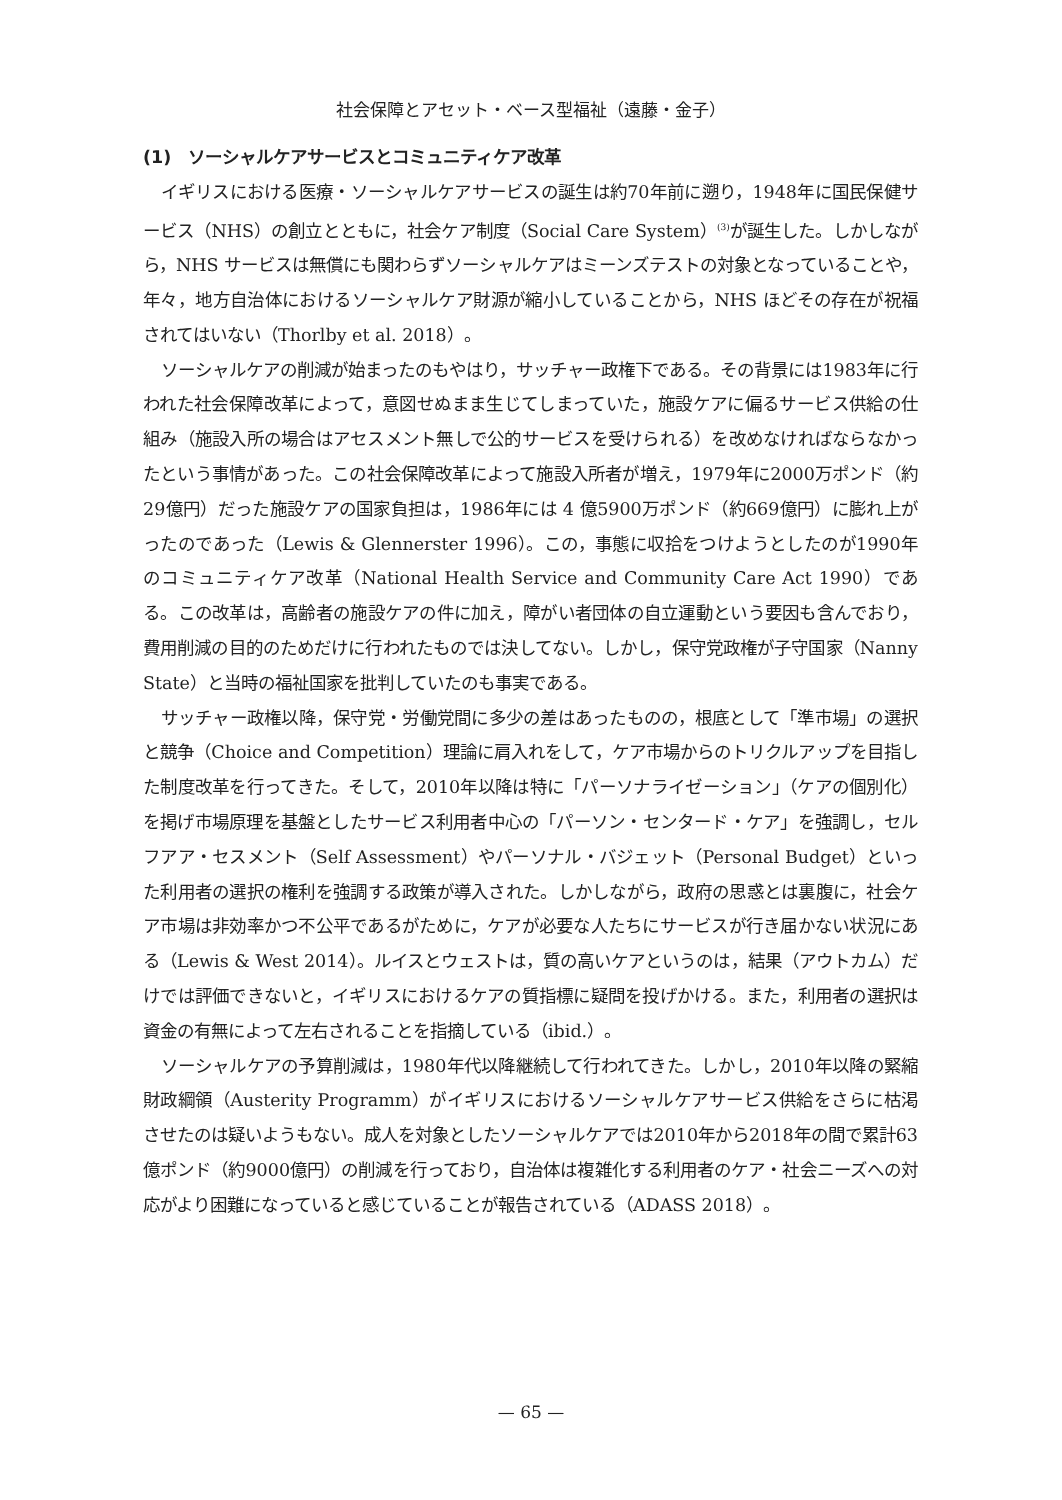社会保障とアセット・ベース型福祉（遠藤・金子）
(1)　ソーシャルケアサービスとコミュニティケア改革
イギリスにおける医療・ソーシャルケアサービスの誕生は約70年前に遡り，1948年に国民保健サービス（NHS）の創立とともに，社会ケア制度（Social Care System）<sup>(3)</sup>が誕生した。しかしながら，NHS サービスは無償にも関わらずソーシャルケアはミーンズテストの対象となっていることや，年々，地方自治体におけるソーシャルケア財源が縮小していることから，NHS ほどその存在が祝福されてはいない（Thorlby et al. 2018）。
ソーシャルケアの削減が始まったのもやはり，サッチャー政権下である。その背景には1983年に行われた社会保障改革によって，意図せぬまま生じてしまっていた，施設ケアに偏るサービス供給の仕組み（施設入所の場合はアセスメント無しで公的サービスを受けられる）を改めなければならなかったという事情があった。この社会保障改革によって施設入所者が増え，1979年に2000万ポンド（約29億円）だった施設ケアの国家負担は，1986年には 4 億5900万ポンド（約669億円）に膨れ上がったのであった（Lewis & Glennerster 1996）。この，事態に収拾をつけようとしたのが1990年のコミュニティケア改革（National Health Service and Community Care Act 1990）である。この改革は，高齢者の施設ケアの件に加え，障がい者団体の自立運動という要因も含んでおり，費用削減の目的のためだけに行われたものでは決してない。しかし，保守党政権が子守国家（Nanny State）と当時の福祉国家を批判していたのも事実である。
サッチャー政権以降，保守党・労働党間に多少の差はあったものの，根底として「準市場」の選択と競争（Choice and Competition）理論に肩入れをして，ケア市場からのトリクルアップを目指した制度改革を行ってきた。そして，2010年以降は特に「パーソナライゼーション」（ケアの個別化）を掲げ市場原理を基盤としたサービス利用者中心の「パーソン・センタード・ケア」を強調し，セルフアア・セスメント（Self Assessment）やパーソナル・バジェット（Personal Budget）といった利用者の選択の権利を強調する政策が導入された。しかしながら，政府の思惑とは裏腹に，社会ケア市場は非効率かつ不公平であるがために，ケアが必要な人たちにサービスが行き届かない状況にある（Lewis & West 2014）。ルイスとウェストは，質の高いケアというのは，結果（アウトカム）だけでは評価できないと，イギリスにおけるケアの質指標に疑問を投げかける。また，利用者の選択は資金の有無によって左右されることを指摘している（ibid.）。
ソーシャルケアの予算削減は，1980年代以降継続して行われてきた。しかし，2010年以降の緊縮財政綱領（Austerity Programm）がイギリスにおけるソーシャルケアサービス供給をさらに枯渇させたのは疑いようもない。成人を対象としたソーシャルケアでは2010年から2018年の間で累計63億ポンド（約9000億円）の削減を行っており，自治体は複雑化する利用者のケア・社会ニーズへの対応がより困難になっていると感じていることが報告されている（ADASS 2018）。
— 65 —